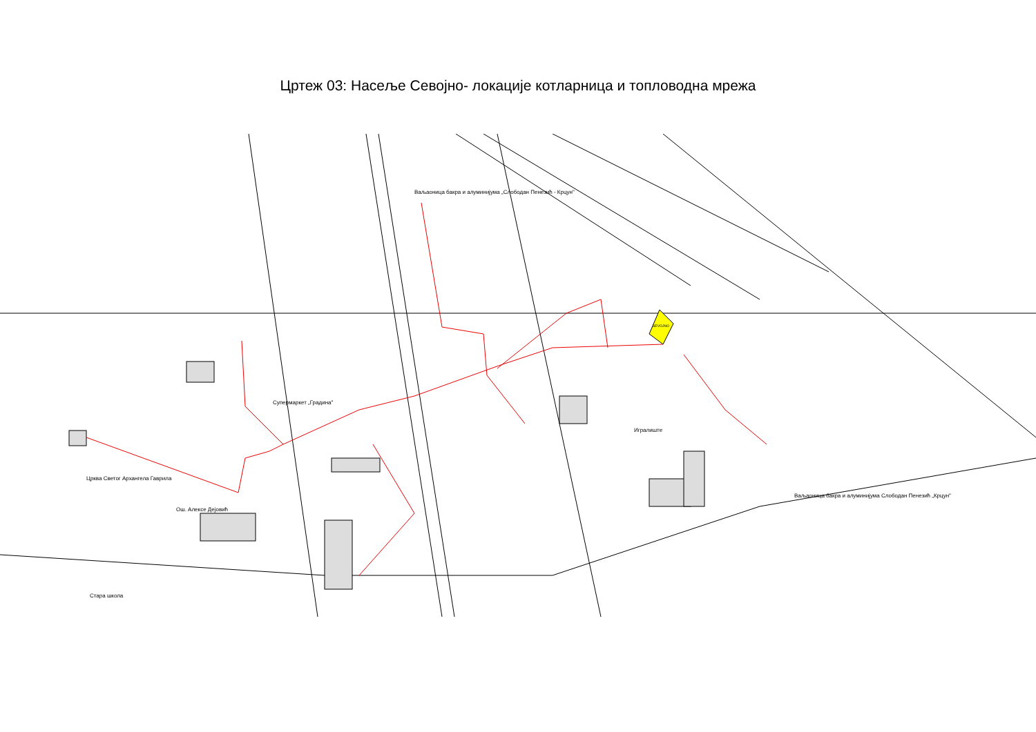Цртеж 03: Насеље Севојно- локације котларница и топловодна мрежа
Ваљаоница бакра и алуминијума „Слободан Пенезић - Крцун"
SEVOJNO
Супермаркет „Градина"
Игралиште
Црква Светог Архангела Гаврила
Ош. Алексе Дејовић
Ваљаоница бакра и алуминијума Слободан Пенезић „Крцун"
Стара школа